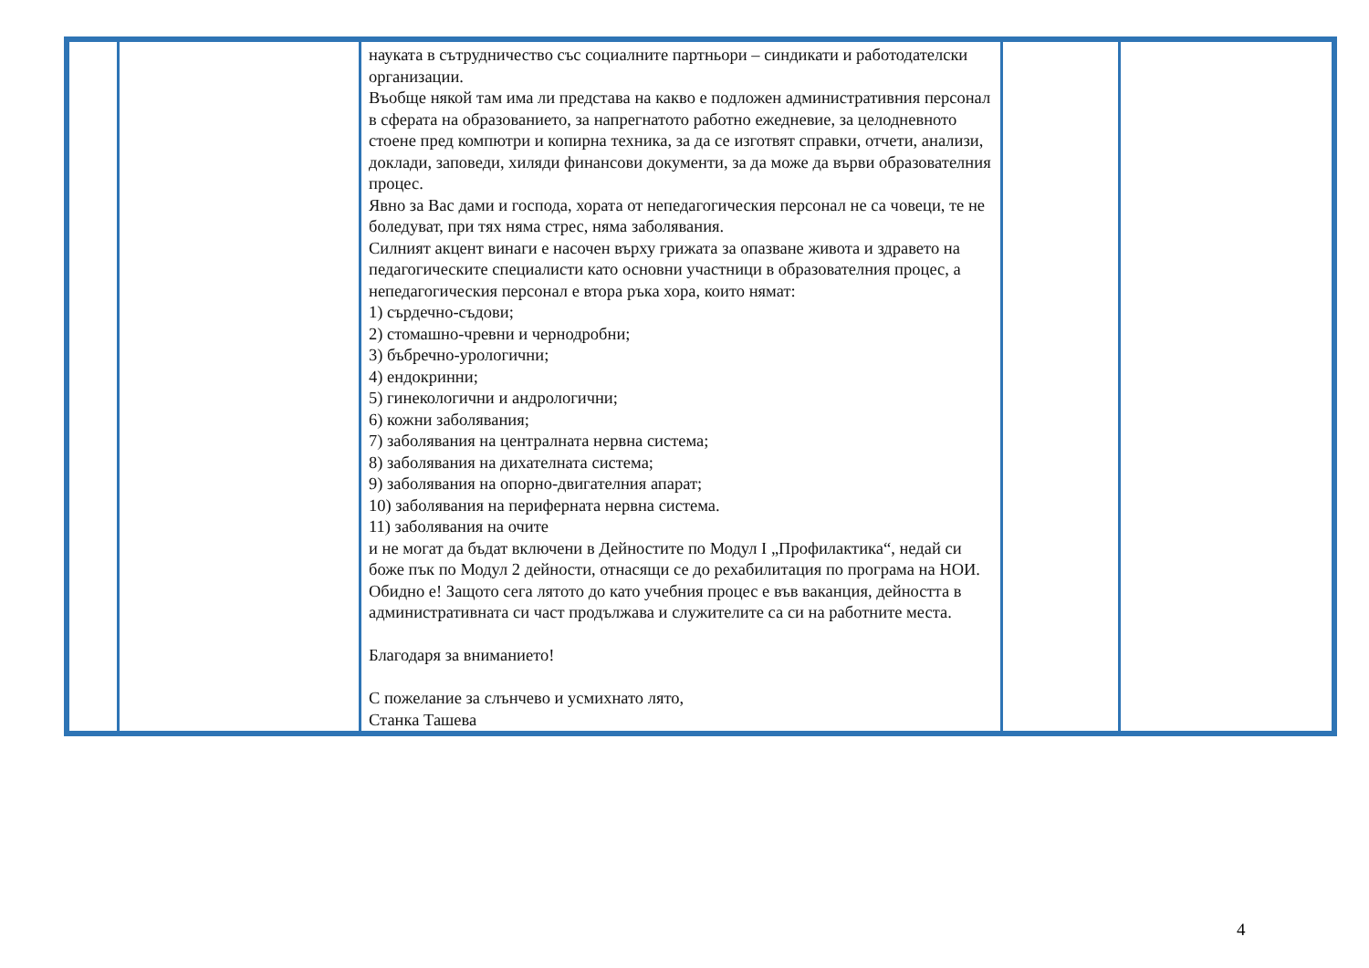| | | науката в сътрудничество със социалните партньори – синдикати и работодателски организации. Въобще някой там има ли представа на какво е подложен административния персонал в сферата на образованието, за напрегнатото работно ежедневие, за целодневното стоене пред компютри и копирна техника, за да се изготвят справки, отчети, анализи, доклади, заповеди, хиляди финансови документи, за да може да върви образователния процес. Явно за Вас дами и господа, хората от непедагогическия персонал не са човеци, те не боледуват, при тях няма стрес, няма заболявания. Силният акцент винаги е насочен върху грижата за опазване живота и здравето на педагогическите специалисти като основни участници в образователния процес, а непедагогическия персонал е втора ръка хора, които нямат: 1) сърдечно-съдови; 2) стомашно-чревни и чернодробни; 3) бъбречно-урологични; 4) ендокринни; 5) гинекологични и андрологични; 6) кожни заболявания; 7) заболявания на централната нервна система; 8) заболявания на дихателната система; 9) заболявания на опорно-двигателния апарат; 10) заболявания на периферната нервна система. 11) заболявания на очите и не могат да бъдат включени в Дейностите по Модул I „Профилактика“, недай си боже пък по Модул 2 дейности, отнасящи се до рехабилитация по програма на НОИ. Обидно е! Защото сега лятото до като учебния процес е във ваканция, дейността в административната си част продължава и служителите са си на работните места. Благодаря за вниманието! С пожелание за слънчево и усмихнато лято, Станка Ташева | | |
4